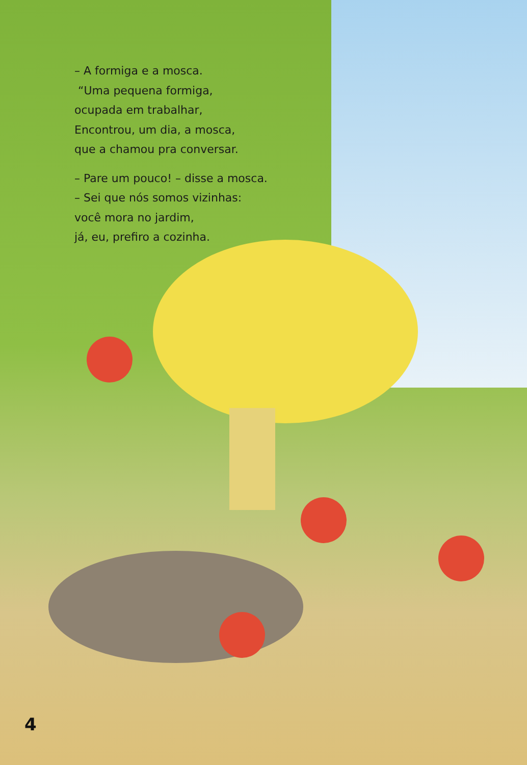– A formiga e a mosca.
“Uma pequena formiga,
ocupada em trabalhar,
Encontrou, um dia, a mosca,
que a chamou pra conversar.
– Pare um pouco! – disse a mosca.
– Sei que nós somos vizinhas:
você mora no jardim,
já, eu, prefiro a cozinha.
4